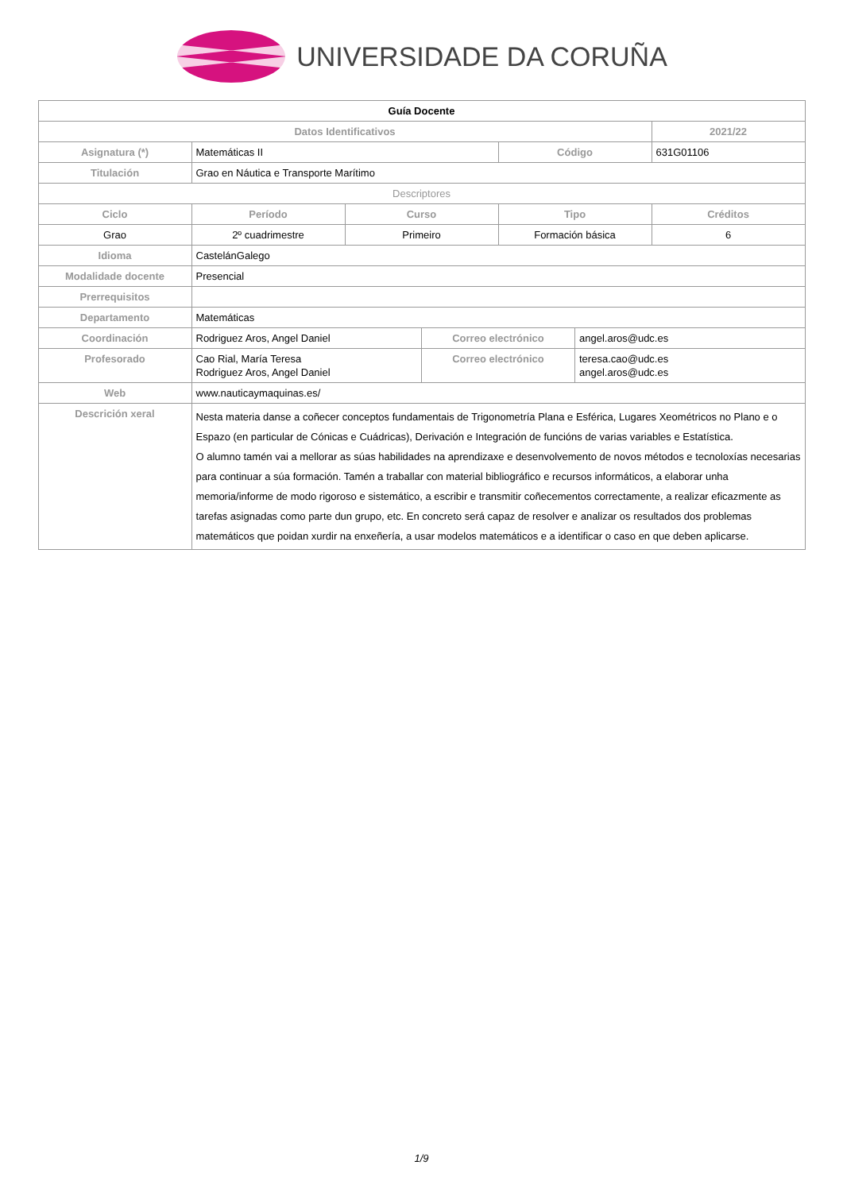UNIVERSIDADE DA CORUÑA
| Guía Docente | | | | | | |
| --- | --- | --- | --- | --- | --- | --- |
| Datos Identificativos | | | | | | 2021/22 |
| Asignatura (*) | Matemáticas II | | | Código | | 631G01106 |
| Titulación | Grao en Náutica e Transporte Marítimo | | | | | |
| Descriptores | | | | | | |
| Ciclo | Período | Curso | | Tipo | | Créditos |
| Grao | 2º cuadrimestre | Primeiro | | Formación básica | | 6 |
| Idioma | CastelánGalego | | | | | |
| Modalidade docente | Presencial | | | | | |
| Prerrequisitos | | | | | | |
| Departamento | Matemáticas | | | | | |
| Coordinación | Rodriguez Aros, Angel Daniel | | Correo electrónico | | angel.aros@udc.es | |
| Profesorado | Cao Rial, María Teresa Rodriguez Aros, Angel Daniel | | Correo electrónico | | teresa.cao@udc.es angel.aros@udc.es | |
| Web | www.nauticaymaquinas.es/ | | | | | |
| Descrición xeral | Nesta materia danse a coñecer conceptos fundamentais de Trigonometría Plana e Esférica, Lugares Xeométricos no Plano e o Espazo (en particular de Cónicas e Cuádricas), Derivación e Integración de funcións de varias variables e Estatística. O alumno tamén vai a mellorar as súas habilidades na aprendizaxe e desenvolvemento de novos métodos e tecnoloxías necesarias para continuar a súa formación. Tamén a traballar con material bibliográfico e recursos informáticos, a elaborar unha memoria/informe de modo rigoroso e sistemático, a escribir e transmitir coñecementos correctamente, a realizar eficazmente as tarefas asignadas como parte dun grupo, etc. En concreto será capaz de resolver e analizar os resultados dos problemas matemáticos que poidan xurdir na enxeñería, a usar modelos matemáticos e a identificar o caso en que deben aplicarse. | | | | | |
1/9